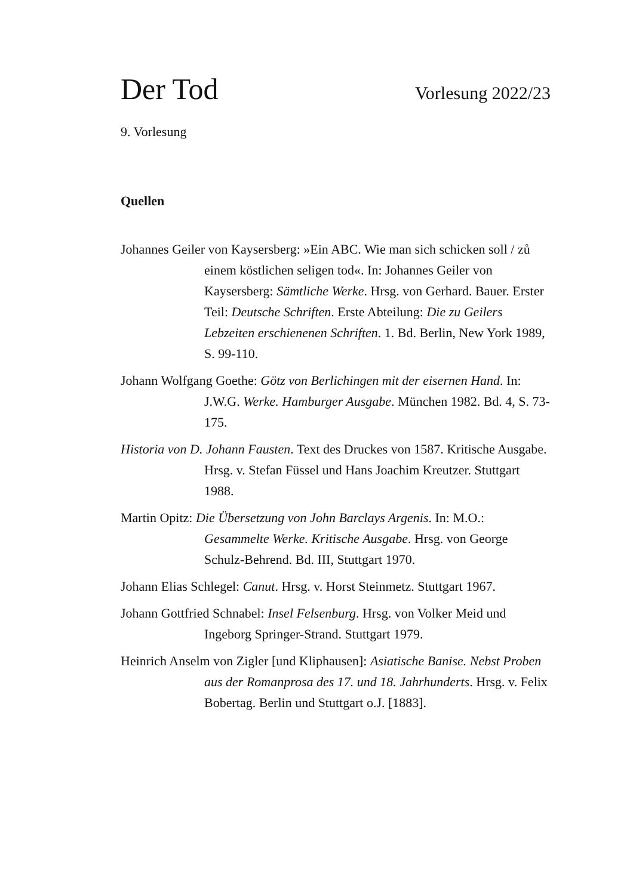Der Tod Vorlesung 2022/23
9. Vorlesung
Quellen
Johannes Geiler von Kaysersberg: »Ein ABC. Wie man sich schicken soll / zů einem köstlichen seligen tod«. In: Johannes Geiler von Kaysersberg: Sämtliche Werke. Hrsg. von Gerhard. Bauer. Erster Teil: Deutsche Schriften. Erste Abteilung: Die zu Geilers Lebzeiten erschienenen Schriften. 1. Bd. Berlin, New York 1989, S. 99-110.
Johann Wolfgang Goethe: Götz von Berlichingen mit der eisernen Hand. In: J.W.G. Werke. Hamburger Ausgabe. München 1982. Bd. 4, S. 73-175.
Historia von D. Johann Fausten. Text des Druckes von 1587. Kritische Ausgabe. Hrsg. v. Stefan Füssel und Hans Joachim Kreutzer. Stuttgart 1988.
Martin Opitz: Die Übersetzung von John Barclays Argenis. In: M.O.: Gesammelte Werke. Kritische Ausgabe. Hrsg. von George Schulz-Behrend. Bd. III, Stuttgart 1970.
Johann Elias Schlegel: Canut. Hrsg. v. Horst Steinmetz. Stuttgart 1967.
Johann Gottfried Schnabel: Insel Felsenburg. Hrsg. von Volker Meid und Ingeborg Springer-Strand. Stuttgart 1979.
Heinrich Anselm von Zigler [und Kliphausen]: Asiatische Banise. Nebst Proben aus der Romanprosa des 17. und 18. Jahrhunderts. Hrsg. v. Felix Bobertag. Berlin und Stuttgart o.J. [1883].